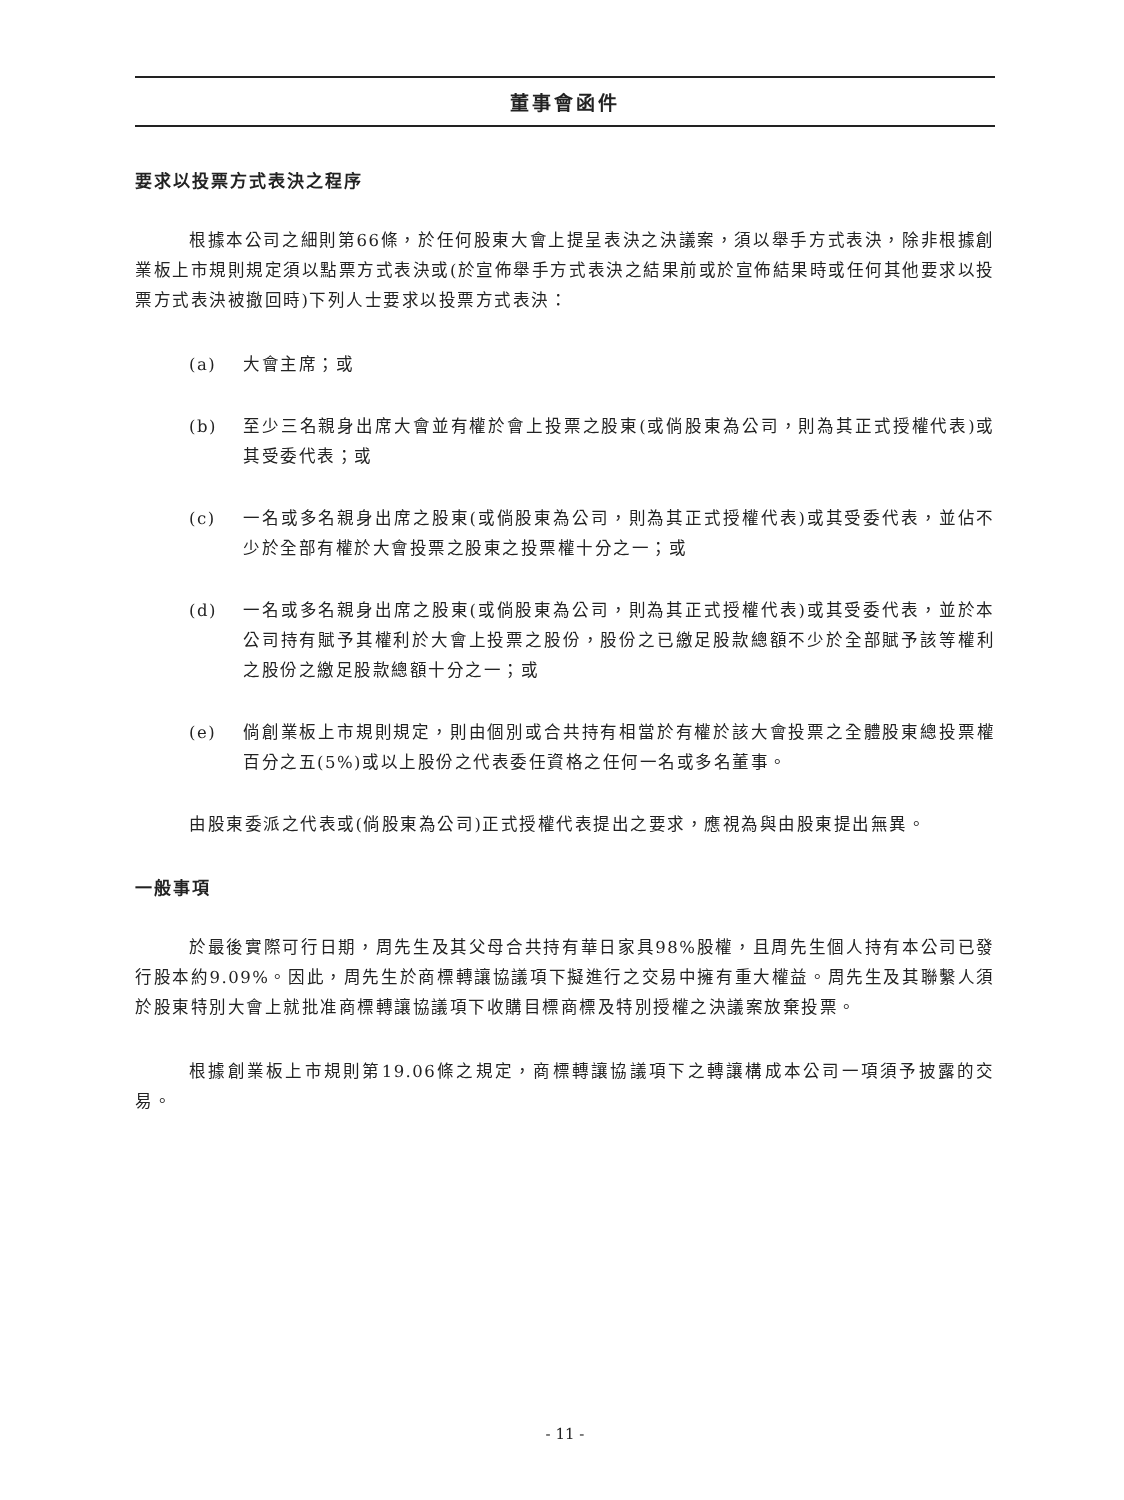董事會函件
要求以投票方式表決之程序
根據本公司之細則第66條，於任何股東大會上提呈表決之決議案，須以舉手方式表決，除非根據創業板上市規則規定須以點票方式表決或(於宣佈舉手方式表決之結果前或於宣佈結果時或任何其他要求以投票方式表決被撤回時)下列人士要求以投票方式表決：
(a) 大會主席；或
(b) 至少三名親身出席大會並有權於會上投票之股東(或倘股東為公司，則為其正式授權代表)或其受委代表；或
(c) 一名或多名親身出席之股東(或倘股東為公司，則為其正式授權代表)或其受委代表，並佔不少於全部有權於大會投票之股東之投票權十分之一；或
(d) 一名或多名親身出席之股東(或倘股東為公司，則為其正式授權代表)或其受委代表，並於本公司持有賦予其權利於大會上投票之股份，股份之已繳足股款總額不少於全部賦予該等權利之股份之繳足股款總額十分之一；或
(e) 倘創業板上市規則規定，則由個別或合共持有相當於有權於該大會投票之全體股東總投票權百分之五(5%)或以上股份之代表委任資格之任何一名或多名董事。
由股東委派之代表或(倘股東為公司)正式授權代表提出之要求，應視為與由股東提出無異。
一般事項
於最後實際可行日期，周先生及其父母合共持有華日家具98%股權，且周先生個人持有本公司已發行股本約9.09%。因此，周先生於商標轉讓協議項下擬進行之交易中擁有重大權益。周先生及其聯繫人須於股東特別大會上就批准商標轉讓協議項下收購目標商標及特別授權之決議案放棄投票。
根據創業板上市規則第19.06條之規定，商標轉讓協議項下之轉讓構成本公司一項須予披露的交易。
- 11 -